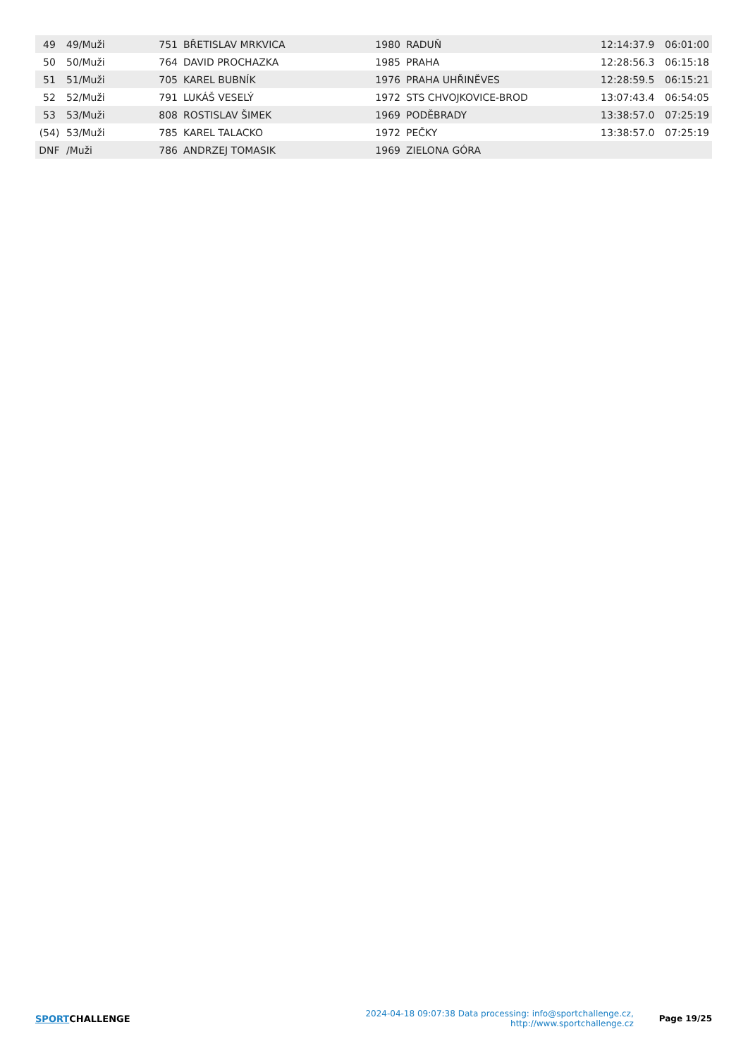| 49 | 49/Muži | 751 | BŘETISLAV MRKVICA | 1980 | RADUŇ | 12:14:37.9 | 06:01:00 |
| 50 | 50/Muži | 764 | DAVID PROCHAZKA | 1985 | PRAHA | 12:28:56.3 | 06:15:18 |
| 51 | 51/Muži | 705 | KAREL BUBNÍK | 1976 | PRAHA UHŘINĚVES | 12:28:59.5 | 06:15:21 |
| 52 | 52/Muži | 791 | LUKÁŠ VESELÝ | 1972 | STS CHVOJKOVICE-BROD | 13:07:43.4 | 06:54:05 |
| 53 | 53/Muži | 808 | ROSTISLAV ŠIMEK | 1969 | PODĚBRADY | 13:38:57.0 | 07:25:19 |
| (54) | 53/Muži | 785 | KAREL TALACKO | 1972 | PEČKY | 13:38:57.0 | 07:25:19 |
| DNF | /Muži | 786 | ANDRZEJ TOMASIK | 1969 | ZIELONA GÓRA | | |
SPORTCHALLENGE
2024-04-18 09:07:38 Data processing: info@sportchallenge.cz, http://www.sportchallenge.cz
Page 19/25